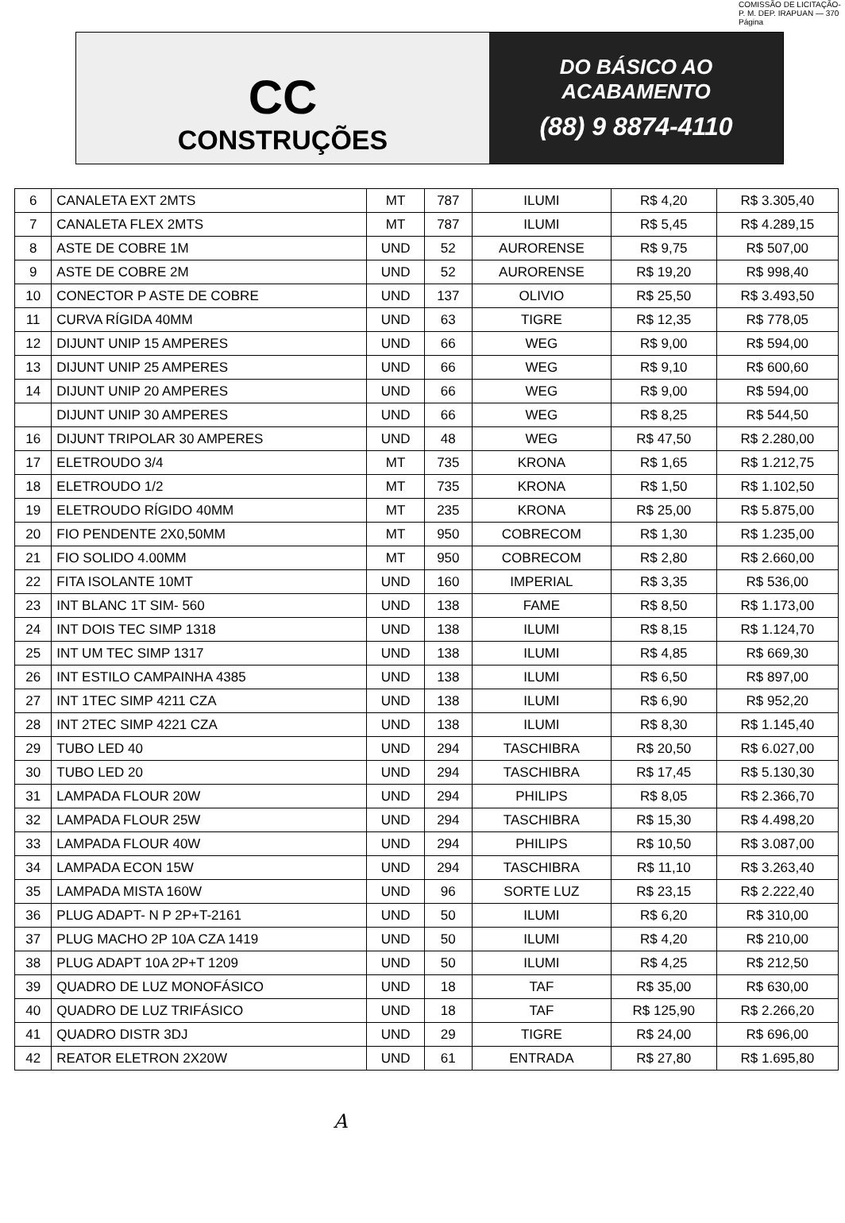COMISSÃO DE LICITAÇÃO-P. M. DEP. IRAPUAN — 370 Página
CC
CONSTRUÇÕES
DO BÁSICO AO
ACABAMENTO
(88) 9 8874-4110
| 6 | CANALETA EXT 2MTS | MT | 787 | ILUMI | R$ 4,20 | R$ 3.305,40 |
| 7 | CANALETA FLEX 2MTS | MT | 787 | ILUMI | R$ 5,45 | R$ 4.289,15 |
| 8 | ASTE DE COBRE 1M | UND | 52 | AURORENSE | R$ 9,75 | R$ 507,00 |
| 9 | ASTE DE COBRE 2M | UND | 52 | AURORENSE | R$ 19,20 | R$ 998,40 |
| 10 | CONECTOR P ASTE DE COBRE | UND | 137 | OLIVIO | R$ 25,50 | R$ 3.493,50 |
| 11 | CURVA RÍGIDA 40MM | UND | 63 | TIGRE | R$ 12,35 | R$ 778,05 |
| 12 | DIJUNT UNIP 15 AMPERES | UND | 66 | WEG | R$ 9,00 | R$ 594,00 |
| 13 | DIJUNT UNIP 25 AMPERES | UND | 66 | WEG | R$ 9,10 | R$ 600,60 |
| 14 | DIJUNT UNIP 20 AMPERES | UND | 66 | WEG | R$ 9,00 | R$ 594,00 |
| | DIJUNT UNIP 30 AMPERES | UND | 66 | WEG | R$ 8,25 | R$ 544,50 |
| 16 | DIJUNT TRIPOLAR 30 AMPERES | UND | 48 | WEG | R$ 47,50 | R$ 2.280,00 |
| 17 | ELETROUDO 3/4 | MT | 735 | KRONA | R$ 1,65 | R$ 1.212,75 |
| 18 | ELETROUDO 1/2 | MT | 735 | KRONA | R$ 1,50 | R$ 1.102,50 |
| 19 | ELETROUDO RÍGIDO 40MM | MT | 235 | KRONA | R$ 25,00 | R$ 5.875,00 |
| 20 | FIO PENDENTE 2X0,50MM | MT | 950 | COBRECOM | R$ 1,30 | R$ 1.235,00 |
| 21 | FIO SOLIDO 4.00MM | MT | 950 | COBRECOM | R$ 2,80 | R$ 2.660,00 |
| 22 | FITA ISOLANTE 10MT | UND | 160 | IMPERIAL | R$ 3,35 | R$ 536,00 |
| 23 | INT BLANC 1T SIM- 560 | UND | 138 | FAME | R$ 8,50 | R$ 1.173,00 |
| 24 | INT DOIS TEC SIMP 1318 | UND | 138 | ILUMI | R$ 8,15 | R$ 1.124,70 |
| 25 | INT UM TEC SIMP 1317 | UND | 138 | ILUMI | R$ 4,85 | R$ 669,30 |
| 26 | INT ESTILO CAMPAINHA 4385 | UND | 138 | ILUMI | R$ 6,50 | R$ 897,00 |
| 27 | INT 1TEC SIMP 4211 CZA | UND | 138 | ILUMI | R$ 6,90 | R$ 952,20 |
| 28 | INT 2TEC SIMP 4221 CZA | UND | 138 | ILUMI | R$ 8,30 | R$ 1.145,40 |
| 29 | TUBO LED 40 | UND | 294 | TASCHIBRA | R$ 20,50 | R$ 6.027,00 |
| 30 | TUBO LED 20 | UND | 294 | TASCHIBRA | R$ 17,45 | R$ 5.130,30 |
| 31 | LAMPADA FLOUR 20W | UND | 294 | PHILIPS | R$ 8,05 | R$ 2.366,70 |
| 32 | LAMPADA FLOUR 25W | UND | 294 | TASCHIBRA | R$ 15,30 | R$ 4.498,20 |
| 33 | LAMPADA FLOUR 40W | UND | 294 | PHILIPS | R$ 10,50 | R$ 3.087,00 |
| 34 | LAMPADA ECON 15W | UND | 294 | TASCHIBRA | R$ 11,10 | R$ 3.263,40 |
| 35 | LAMPADA MISTA 160W | UND | 96 | SORTE LUZ | R$ 23,15 | R$ 2.222,40 |
| 36 | PLUG ADAPT- N P 2P+T-2161 | UND | 50 | ILUMI | R$ 6,20 | R$ 310,00 |
| 37 | PLUG MACHO 2P 10A CZA 1419 | UND | 50 | ILUMI | R$ 4,20 | R$ 210,00 |
| 38 | PLUG ADAPT 10A 2P+T 1209 | UND | 50 | ILUMI | R$ 4,25 | R$ 212,50 |
| 39 | QUADRO DE LUZ MONOFÁSICO | UND | 18 | TAF | R$ 35,00 | R$ 630,00 |
| 40 | QUADRO DE LUZ TRIFÁSICO | UND | 18 | TAF | R$ 125,90 | R$ 2.266,20 |
| 41 | QUADRO DISTR 3DJ | UND | 29 | TIGRE | R$ 24,00 | R$ 696,00 |
| 42 | REATOR ELETRON 2X20W | UND | 61 | ENTRADA | R$ 27,80 | R$ 1.695,80 |
A